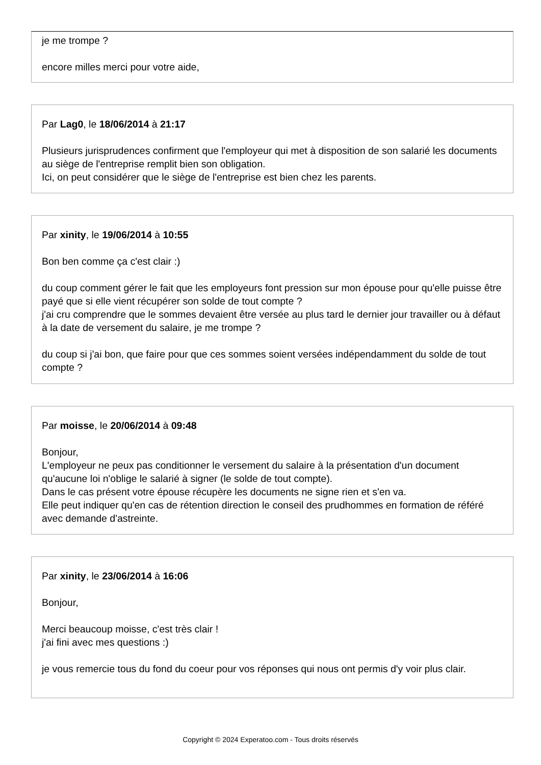je me trompe ?
encore milles merci pour votre aide,
Par Lag0, le 18/06/2014 à 21:17
Plusieurs jurisprudences confirment que l'employeur qui met à disposition de son salarié les documents au siège de l'entreprise remplit bien son obligation.
Ici, on peut considérer que le siège de l'entreprise est bien chez les parents.
Par xinity, le 19/06/2014 à 10:55
Bon ben comme ça c'est clair :)
du coup comment gérer le fait que les employeurs font pression sur mon épouse pour qu'elle puisse être payé que si elle vient récupérer son solde de tout compte ?
j'ai cru comprendre que le sommes devaient être versée au plus tard le dernier jour travailler ou à défaut à la date de versement du salaire, je me trompe ?
du coup si j'ai bon, que faire pour que ces sommes soient versées indépendamment du solde de tout compte ?
Par moisse, le 20/06/2014 à 09:48
Bonjour,
L'employeur ne peux pas conditionner le versement du salaire à la présentation d'un document qu'aucune loi n'oblige le salarié à signer (le solde de tout compte).
Dans le cas présent votre épouse récupère les documents ne signe rien et s'en va.
Elle peut indiquer qu'en cas de rétention direction le conseil des prudhommes en formation de référé avec demande d'astreinte.
Par xinity, le 23/06/2014 à 16:06
Bonjour,
Merci beaucoup moisse, c'est très clair !
j'ai fini avec mes questions :)
je vous remercie tous du fond du coeur pour vos réponses qui nous ont permis d'y voir plus clair.
Copyright © 2024 Experatoo.com - Tous droits réservés